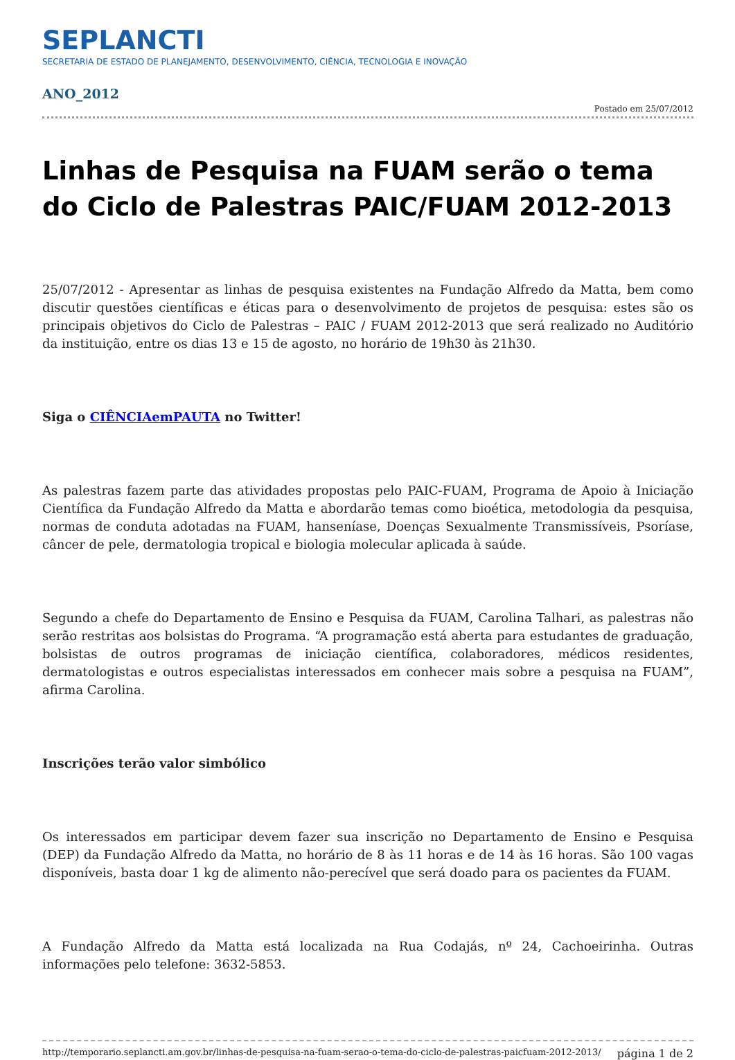SEPLANCTI
SECRETARIA DE ESTADO DE PLANEJAMENTO, DESENVOLVIMENTO, CIÊNCIA, TECNOLOGIA E INOVAÇÃO
ANO_2012
Postado em 25/07/2012
Linhas de Pesquisa na FUAM serão o tema do Ciclo de Palestras PAIC/FUAM 2012-2013
25/07/2012 - Apresentar as linhas de pesquisa existentes na Fundação Alfredo da Matta, bem como discutir questões científicas e éticas para o desenvolvimento de projetos de pesquisa: estes são os principais objetivos do Ciclo de Palestras – PAIC / FUAM 2012-2013 que será realizado no Auditório da instituição, entre os dias 13 e 15 de agosto, no horário de 19h30 às 21h30.
Siga o CIÊNCIAemPAUTA no Twitter!
As palestras fazem parte das atividades propostas pelo PAIC-FUAM, Programa de Apoio à Iniciação Científica da Fundação Alfredo da Matta e abordarão temas como bioética, metodologia da pesquisa, normas de conduta adotadas na FUAM, hanseníase, Doenças Sexualmente Transmissíveis, Psoríase, câncer de pele, dermatologia tropical e biologia molecular aplicada à saúde.
Segundo a chefe do Departamento de Ensino e Pesquisa da FUAM, Carolina Talhari, as palestras não serão restritas aos bolsistas do Programa. “A programação está aberta para estudantes de graduação, bolsistas de outros programas de iniciação científica, colaboradores, médicos residentes, dermatologistas e outros especialistas interessados em conhecer mais sobre a pesquisa na FUAM”, afirma Carolina.
Inscrições terão valor simbólico
Os interessados em participar devem fazer sua inscrição no Departamento de Ensino e Pesquisa (DEP) da Fundação Alfredo da Matta, no horário de 8 às 11 horas e de 14 às 16 horas. São 100 vagas disponíveis, basta doar 1 kg de alimento não-perecível que será doado para os pacientes da FUAM.
A Fundação Alfredo da Matta está localizada na Rua Codajás, nº 24, Cachoeirinha. Outras informações pelo telefone: 3632-5853.
http://temporario.seplancti.am.gov.br/linhas-de-pesquisa-na-fuam-serao-o-tema-do-ciclo-de-palestras-paicfuam-2012-2013/ página 1 de 2